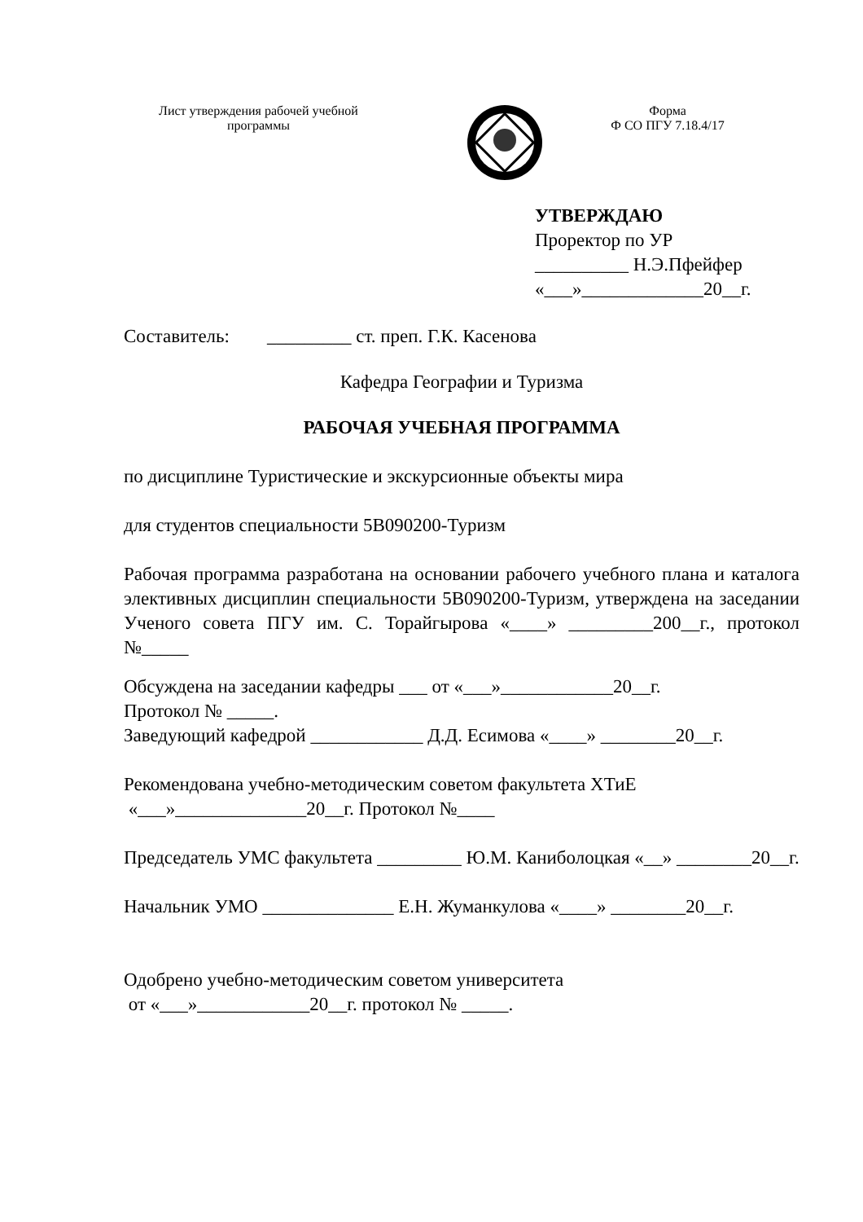Лист утверждения рабочей учебной
программы
Форма
Ф СО ПГУ 7.18.4/17
УТВЕРЖДАЮ
Проректор по УР
__________ Н.Э.Пфейфер
«___»_____________20__г.
Составитель: _________ ст. преп. Г.К. Касенова
Кафедра Географии и Туризма
РАБОЧАЯ УЧЕБНАЯ ПРОГРАММА
по дисциплине Туристические и экскурсионные объекты мира
для студентов специальности 5В090200-Туризм
Рабочая программа разработана на основании рабочего учебного плана и каталога элективных дисциплин специальности 5В090200-Туризм, утверждена на заседании Ученого совета ПГУ им. С. Торайгырова «____» _________200__г., протокол №_____
Обсуждена на заседании кафедры ___ от «___»____________20__г.
Протокол № _____.
Заведующий кафедрой ____________ Д.Д. Есимова «____» ________20__г.
Рекомендована учебно-методическим советом факультета ХТиЕ
«___»______________20__г. Протокол №____
Председатель УМС факультета _________ Ю.М. Каниболоцкая «__» ________20__г.
Начальник УМО ______________ Е.Н. Жуманкулова «____» ________20__г.
Одобрено учебно-методическим советом университета
от «___»____________20__г. протокол № _____.